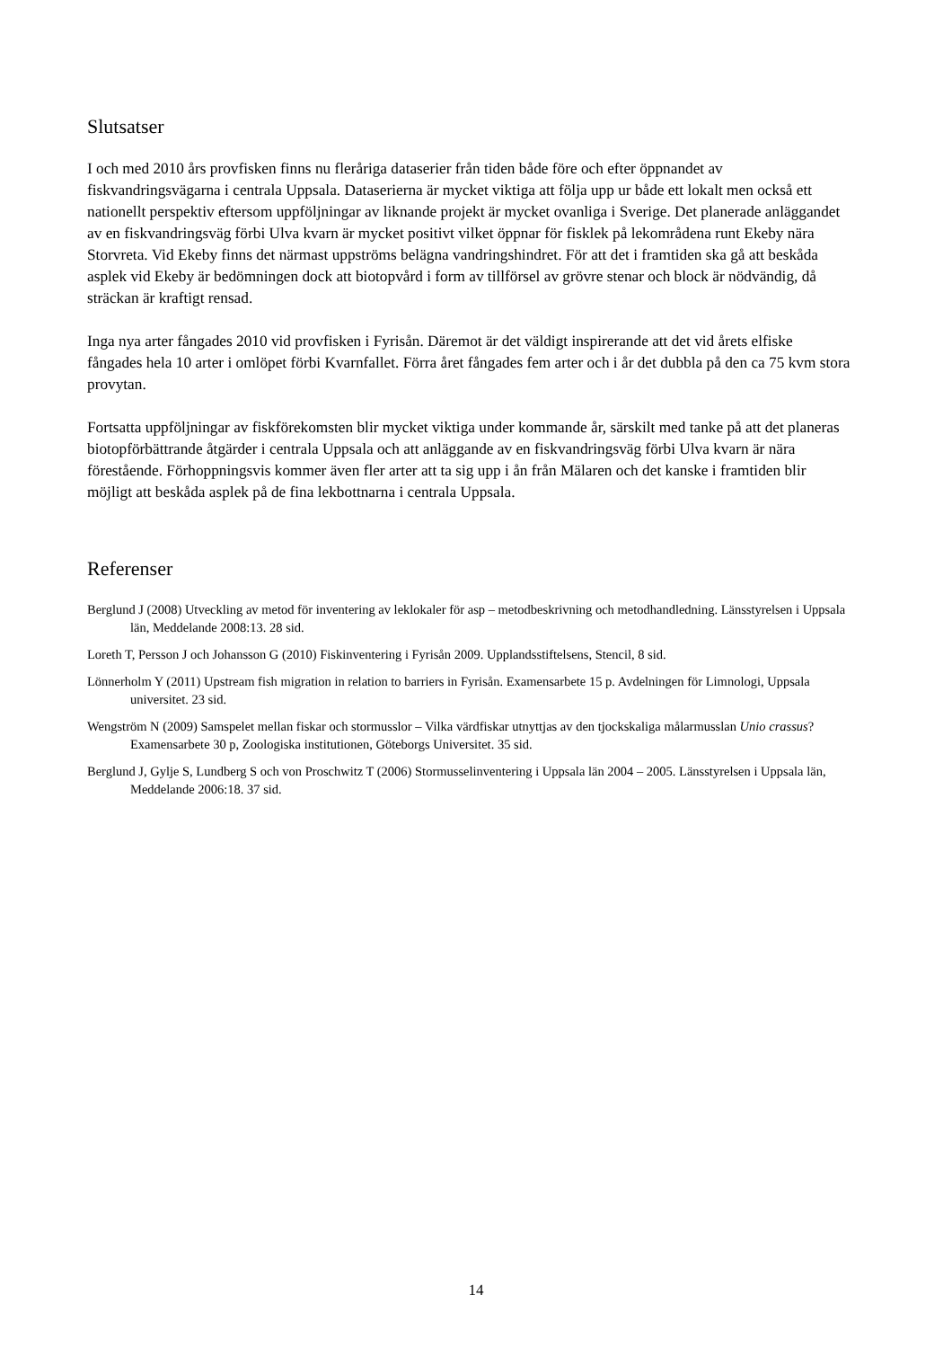Slutsatser
I och med 2010 års provfisken finns nu fleråriga dataserier från tiden både före och efter öppnandet av fiskvandringsvägarna i centrala Uppsala. Dataserierna är mycket viktiga att följa upp ur både ett lokalt men också ett nationellt perspektiv eftersom uppföljningar av liknande projekt är mycket ovanliga i Sverige. Det planerade anläggandet av en fiskvandringsväg förbi Ulva kvarn är mycket positivt vilket öppnar för fisklek på lekområdena runt Ekeby nära Storvreta. Vid Ekeby finns det närmast uppströms belägna vandringshindret. För att det i framtiden ska gå att beskåda asplek vid Ekeby är bedömningen dock att biotopvård i form av tillförsel av grövre stenar och block är nödvändig, då sträckan är kraftigt rensad.
Inga nya arter fångades 2010 vid provfisken i Fyrisån. Däremot är det väldigt inspirerande att det vid årets elfiske fångades hela 10 arter i omlöpet förbi Kvarnfallet. Förra året fångades fem arter och i år det dubbla på den ca 75 kvm stora provytan.
Fortsatta uppföljningar av fiskförekomsten blir mycket viktiga under kommande år, särskilt med tanke på att det planeras biotopförbättrande åtgärder i centrala Uppsala och att anläggande av en fiskvandringsväg förbi Ulva kvarn är nära förestående. Förhoppningsvis kommer även fler arter att ta sig upp i ån från Mälaren och det kanske i framtiden blir möjligt att beskåda asplek på de fina lekbottnarna i centrala Uppsala.
Referenser
Berglund J (2008) Utveckling av metod för inventering av leklokaler för asp – metodbeskrivning och metodhandledning. Länsstyrelsen i Uppsala län, Meddelande 2008:13. 28 sid.
Loreth T, Persson J och Johansson G (2010) Fiskinventering i Fyrisån 2009. Upplandsstiftelsens, Stencil, 8 sid.
Lönnerholm Y (2011) Upstream fish migration in relation to barriers in Fyrisån. Examensarbete 15 p. Avdelningen för Limnologi, Uppsala universitet. 23 sid.
Wengström N (2009) Samspelet mellan fiskar och stormusslor – Vilka värdfiskar utnyttjas av den tjockskaliga målarmusslan Unio crassus? Examensarbete 30 p, Zoologiska institutionen, Göteborgs Universitet. 35 sid.
Berglund J, Gylje S, Lundberg S och von Proschwitz T (2006) Stormusselinventering i Uppsala län 2004 – 2005. Länsstyrelsen i Uppsala län, Meddelande 2006:18. 37 sid.
14